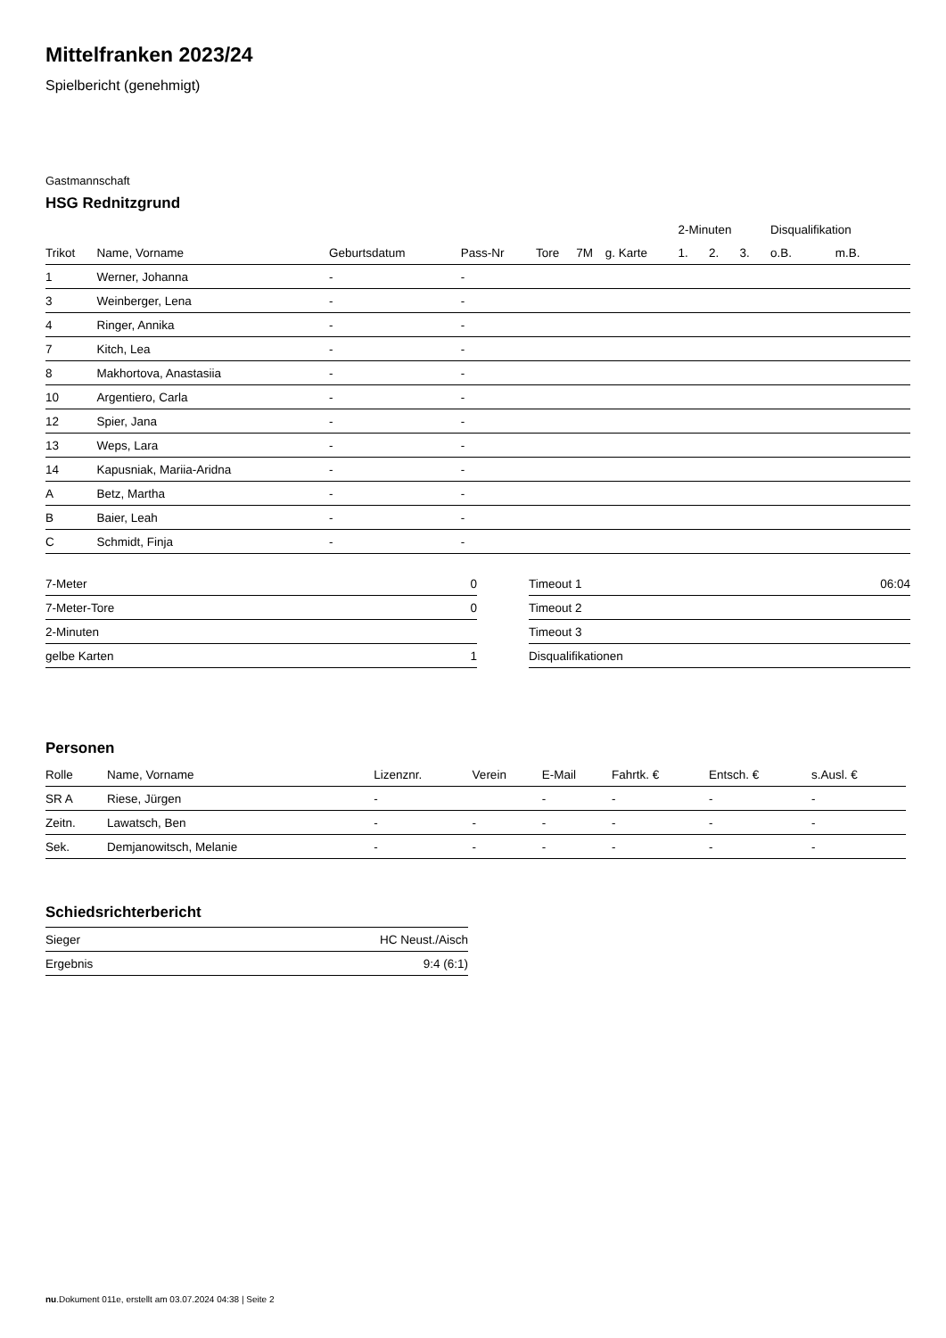Mittelfranken 2023/24
Spielbericht (genehmigt)
Gastmannschaft
HSG Rednitzgrund
| | | | | | | | 2-Minuten | | | Disqualifikation | |
| --- | --- | --- | --- | --- | --- | --- | --- | --- | --- | --- | --- |
| Trikot | Name, Vorname | Geburtsdatum | Pass-Nr | Tore | 7M | g. Karte | 1. | 2. | 3. | o.B. | m.B. |
| 1 | Werner, Johanna | - | - | | | | | | | | |
| 3 | Weinberger, Lena | - | - | | | | | | | | |
| 4 | Ringer, Annika | - | - | | | | | | | | |
| 7 | Kitch, Lea | - | - | | | | | | | | |
| 8 | Makhortova, Anastasiia | - | - | | | | | | | | |
| 10 | Argentiero, Carla | - | - | | | | | | | | |
| 12 | Spier, Jana | - | - | | | | | | | | |
| 13 | Weps, Lara | - | - | | | | | | | | |
| 14 | Kapusniak, Mariia-Aridna | - | - | | | | | | | | |
| A | Betz, Martha | - | - | | | | | | | | |
| B | Baier, Leah | - | - | | | | | | | | |
| C | Schmidt, Finja | - | - | | | | | | | | |
| 7-Meter | 0 |
| 7-Meter-Tore | 0 |
| 2-Minuten | |
| gelbe Karten | 1 |
| Timeout 1 | 06:04 |
| Timeout 2 | |
| Timeout 3 | |
| Disqualifikationen | |
Personen
| Rolle | Name, Vorname | Lizenznr. | Verein | E-Mail | Fahrtk. € | Entsch. € | s.Ausl. € |
| --- | --- | --- | --- | --- | --- | --- | --- |
| SR A | Riese, Jürgen | - | | - | - | - | - |
| Zeitn. | Lawatsch, Ben | - | - | - | - | - | - |
| Sek. | Demjanowitsch, Melanie | - | - | - | - | - | - |
Schiedsrichterbericht
| Sieger | HC Neust./Aisch |
| Ergebnis | 9:4 (6:1) |
nu.Dokument 011e, erstellt am 03.07.2024 04:38 | Seite 2